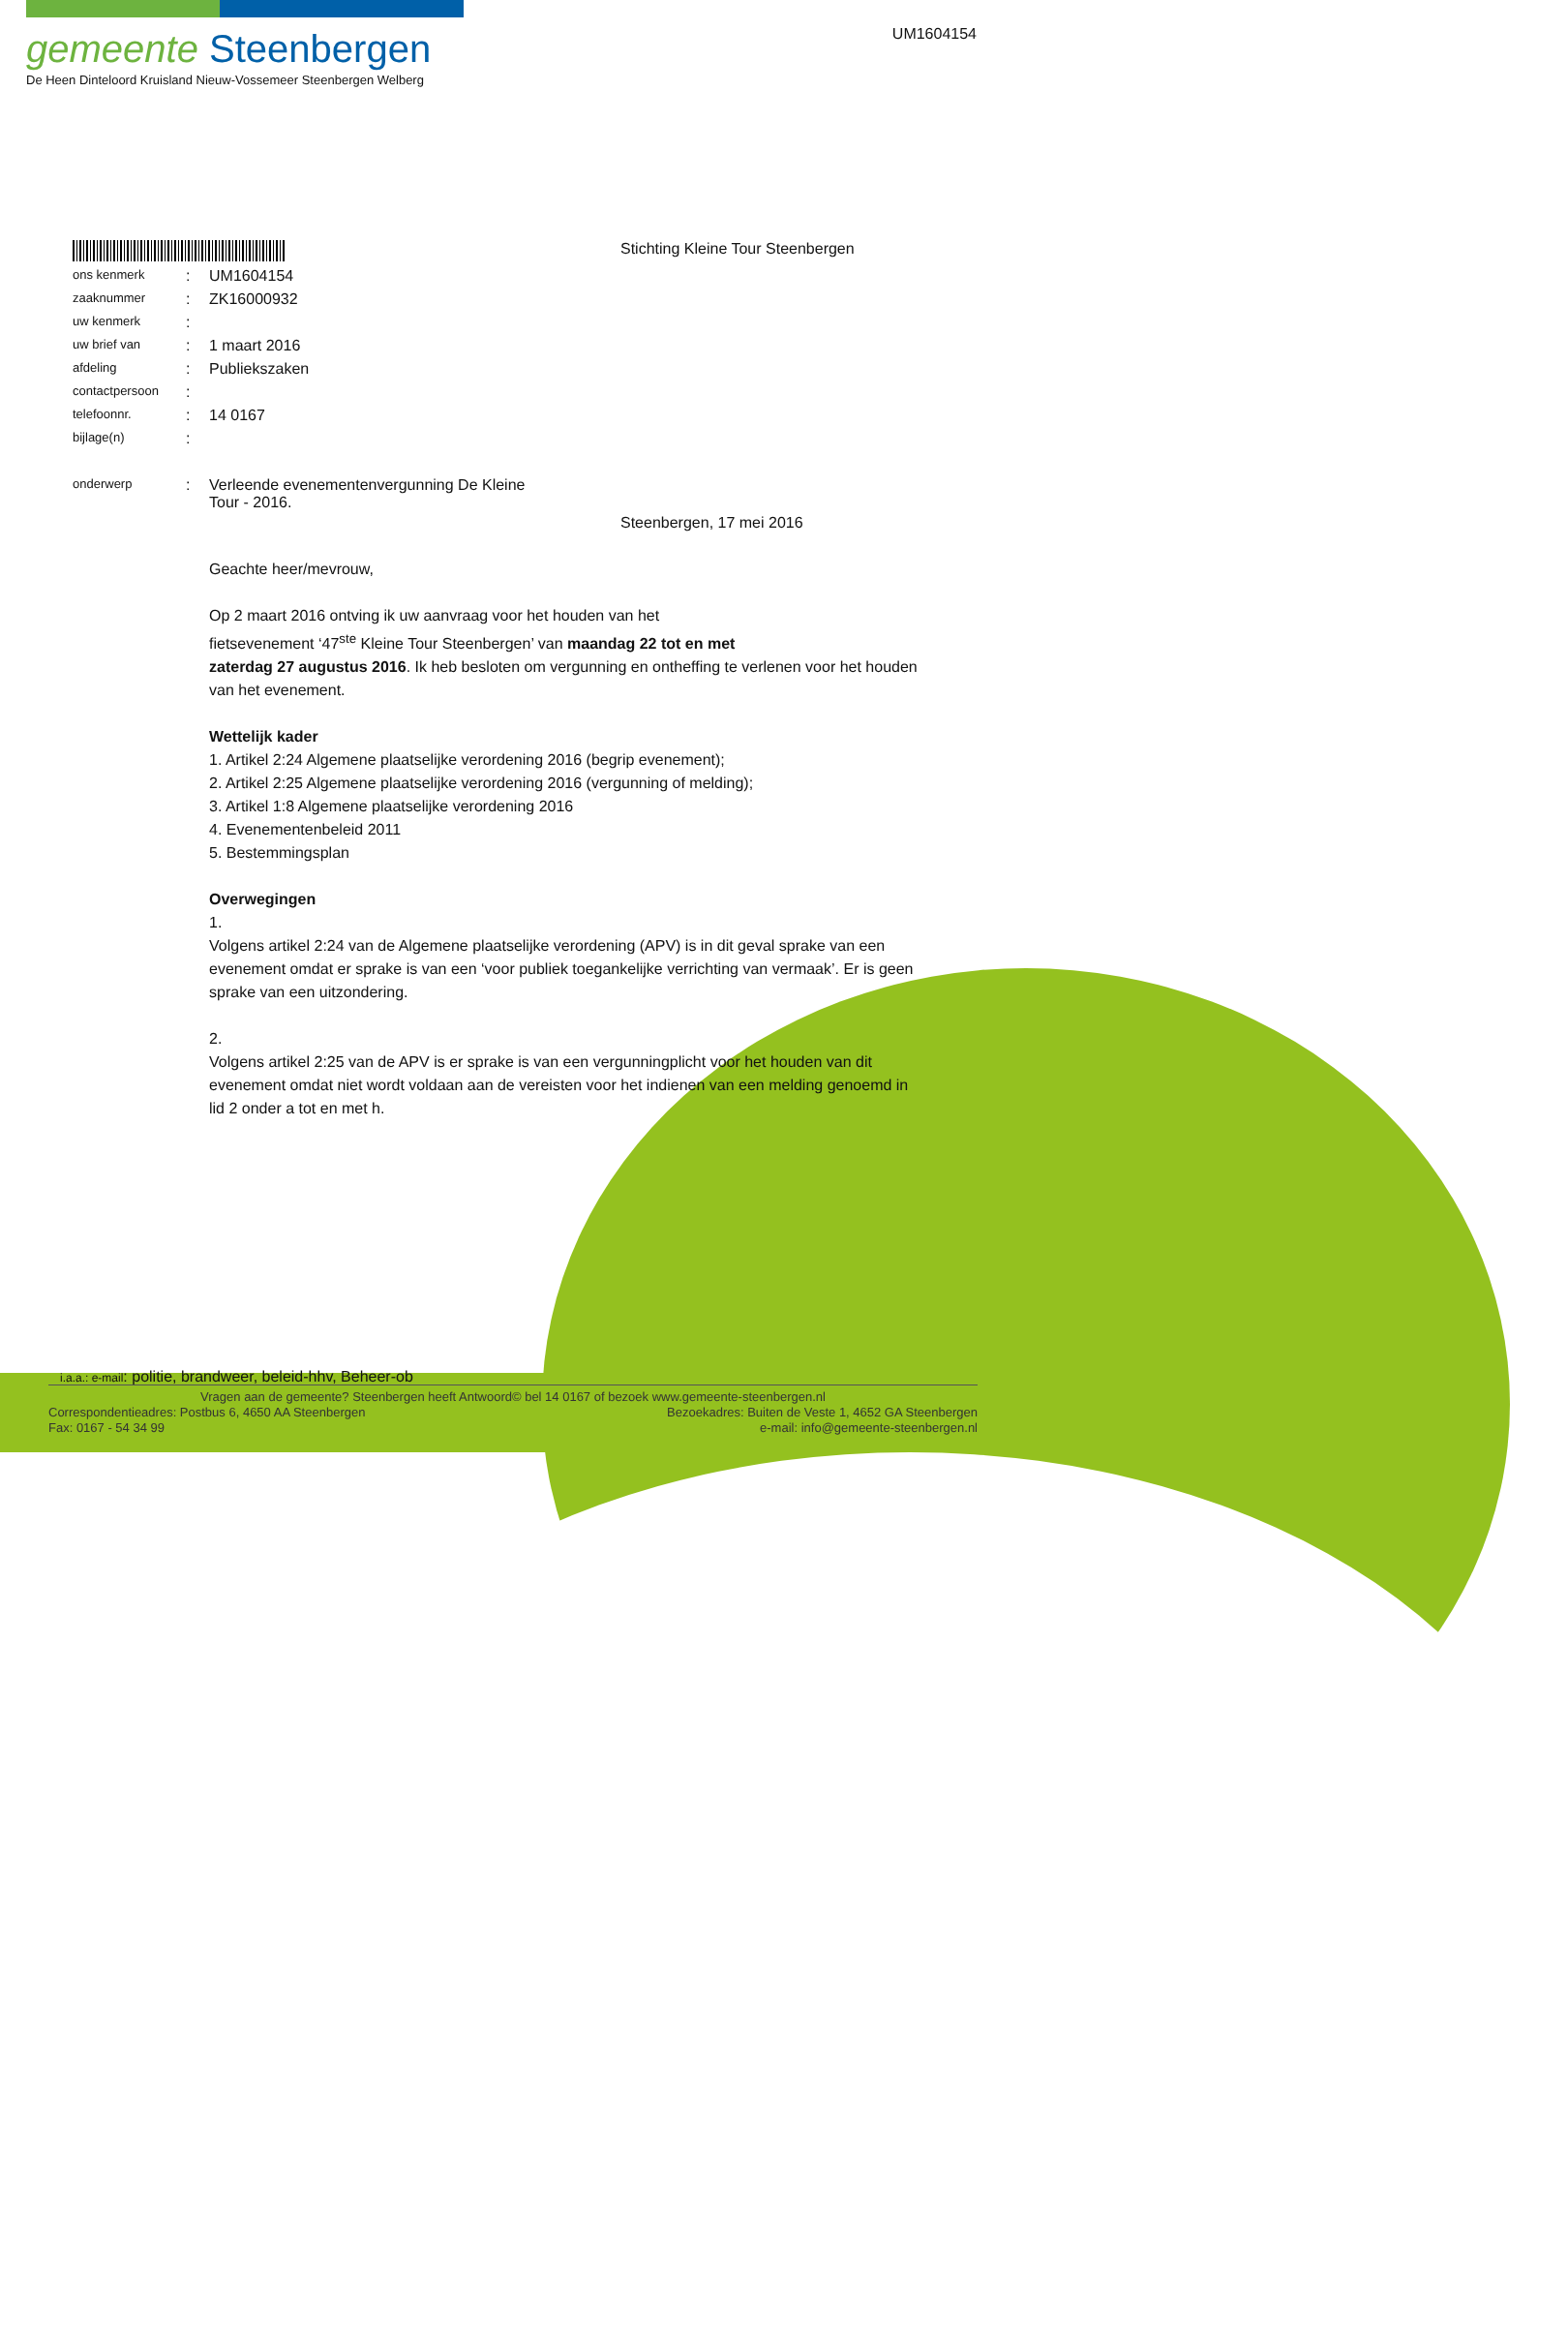gemeente Steenbergen
De Heen Dinteloord Kruisland Nieuw-Vossemeer Steenbergen Welberg
UM1604154
Stichting Kleine Tour Steenbergen
| ons kenmerk | : | UM1604154 |
| zaaknummer | : | ZK16000932 |
| uw kenmerk | : | |
| uw brief van | : | 1 maart 2016 |
| afdeling | : | Publiekszaken |
| contactpersoon | : | |
| telefoonnr. | : | 14 0167 |
| bijlage(n) | : | |
| onderwerp | : | Verleende evenementenvergunning De Kleine Tour - 2016. |
Steenbergen, 17 mei 2016
Geachte heer/mevrouw,
Op 2 maart 2016 ontving ik uw aanvraag voor het houden van het
fietsevenement ‘47<sup>ste</sup> Kleine Tour Steenbergen’ van maandag 22 tot en met
zaterdag 27 augustus 2016. Ik heb besloten om vergunning en ontheffing te verlenen voor het houden van het evenement.
Wettelijk kader
1. Artikel 2:24 Algemene plaatselijke verordening 2016 (begrip evenement);
2. Artikel 2:25 Algemene plaatselijke verordening 2016 (vergunning of melding);
3. Artikel 1:8 Algemene plaatselijke verordening 2016
4. Evenementenbeleid 2011
5. Bestemmingsplan
Overwegingen
1.
Volgens artikel 2:24 van de Algemene plaatselijke verordening (APV) is in dit geval sprake van een evenement omdat er sprake is van een ‘voor publiek toegankelijke verrichting van vermaak’. Er is geen sprake van een uitzondering.
2.
Volgens artikel 2:25 van de APV is er sprake is van een vergunningplicht voor het houden van dit evenement omdat niet wordt voldaan aan de vereisten voor het indienen van een melding genoemd in lid 2 onder a tot en met h.
i.a.a.: e-mail: politie, brandweer, beleid-hhv, Beheer-ob
Vragen aan de gemeente? Steenbergen heeft Antwoord© bel 14 0167 of bezoek www.gemeente-steenbergen.nl
Correspondentieadres: Postbus 6, 4650 AA Steenbergen Bezoekadres: Buiten de Veste 1, 4652 GA Steenbergen
Fax: 0167 - 54 34 99 e-mail: info@gemeente-steenbergen.nl